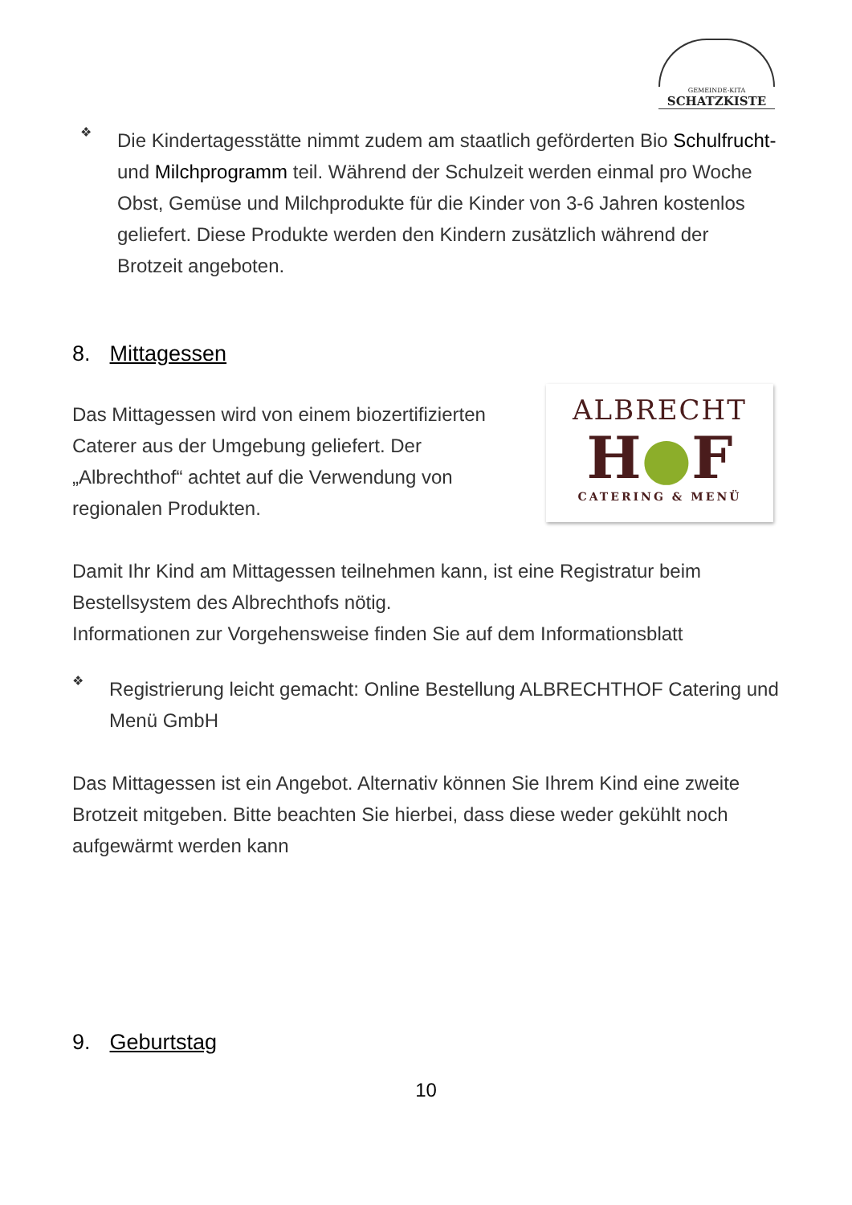GEMEINDE-KITA
SCHATZKISTE
❖
Die Kindertagesstätte nimmt zudem am staatlich geförderten Bio Schulfrucht- und Milchprogramm teil. Während der Schulzeit werden einmal pro Woche Obst, Gemüse und Milchprodukte für die Kinder von 3-6 Jahren kostenlos geliefert. Diese Produkte werden den Kindern zusätzlich während der Brotzeit angeboten.
8. Mittagessen
Das Mittagessen wird von einem biozertifizierten Caterer aus der Umgebung geliefert. Der „Albrechthof“ achtet auf die Verwendung von regionalen Produkten.
Damit Ihr Kind am Mittagessen teilnehmen kann, ist eine Registratur beim Bestellsystem des Albrechthofs nötig.
Informationen zur Vorgehensweise finden Sie auf dem Informationsblatt
❖
Registrierung leicht gemacht: Online Bestellung ALBRECHTHOF Catering und Menü GmbH
Das Mittagessen ist ein Angebot. Alternativ können Sie Ihrem Kind eine zweite Brotzeit mitgeben. Bitte beachten Sie hierbei, dass diese weder gekühlt noch aufgewärmt werden kann
ALBRECHT
H●F
CATERING & MENÜ
9. Geburtstag
10